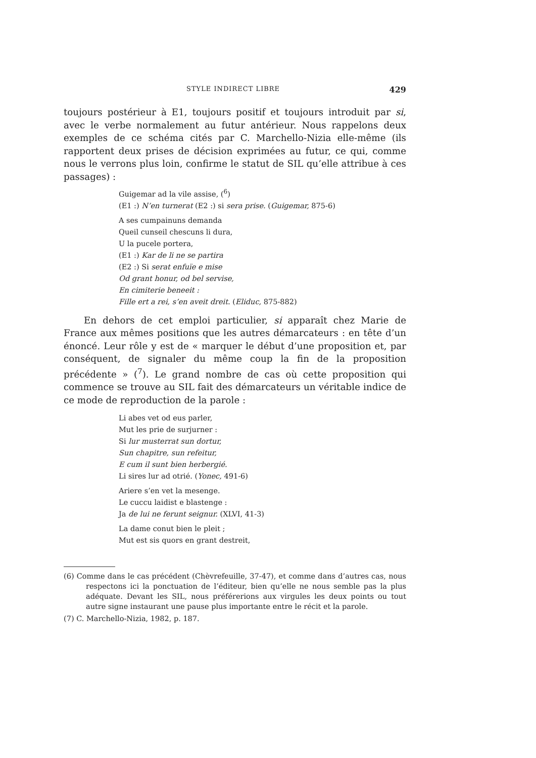STYLE INDIRECT LIBRE 429
toujours postérieur à E1, toujours positif et toujours introduit par si, avec le verbe normalement au futur antérieur. Nous rappelons deux exemples de ce schéma cités par C. Marchello-Nizia elle-même (ils rapportent deux prises de décision exprimées au futur, ce qui, comme nous le verrons plus loin, confirme le statut de SIL qu’elle attribue à ces passages) :
Guigemar ad la vile assise, (<sup>6</sup>)
(E1 :) N’en turnerat (E2 :) si sera prise. (Guigemar, 875-6)
A ses cumpainuns demanda
Queil cunseil chescuns li dura,
U la pucele portera,
(E1 :) Kar de li ne se partira
(E2 :) Si serat enfuïe e mise
Od grant honur, od bel servise,
En cimiterie beneeit :
Fille ert a rei, s’en aveit dreit. (Eliduc, 875-882)
En dehors de cet emploi particulier, si apparaît chez Marie de France aux mêmes positions que les autres démarcateurs : en tête d’un énoncé. Leur rôle y est de « marquer le début d’une proposition et, par conséquent, de signaler du même coup la fin de la proposition précédente » (<sup>7</sup>). Le grand nombre de cas où cette proposition qui commence se trouve au SIL fait des démarcateurs un véritable indice de ce mode de reproduction de la parole :
Li abes vet od eus parler,
Mut les prie de surjurner :
Si lur musterrat sun dortur,
Sun chapitre, sun refeitur,
E cum il sunt bien herbergié.
Li sires lur ad otrié. (Yonec, 491-6)
Ariere s’en vet la mesenge.
Le cuccu laidist e blastenge :
Ja de lui ne ferunt seignur. (XLVI, 41-3)
La dame conut bien le pleit ;
Mut est sis quors en grant destreit,
(6) Comme dans le cas précédent (Chèvrefeuille, 37-47), et comme dans d’autres cas, nous respectons ici la ponctuation de l’éditeur, bien qu’elle ne nous semble pas la plus adéquate. Devant les SIL, nous préférerions aux virgules les deux points ou tout autre signe instaurant une pause plus importante entre le récit et la parole.
(7) C. Marchello-Nizia, 1982, p. 187.